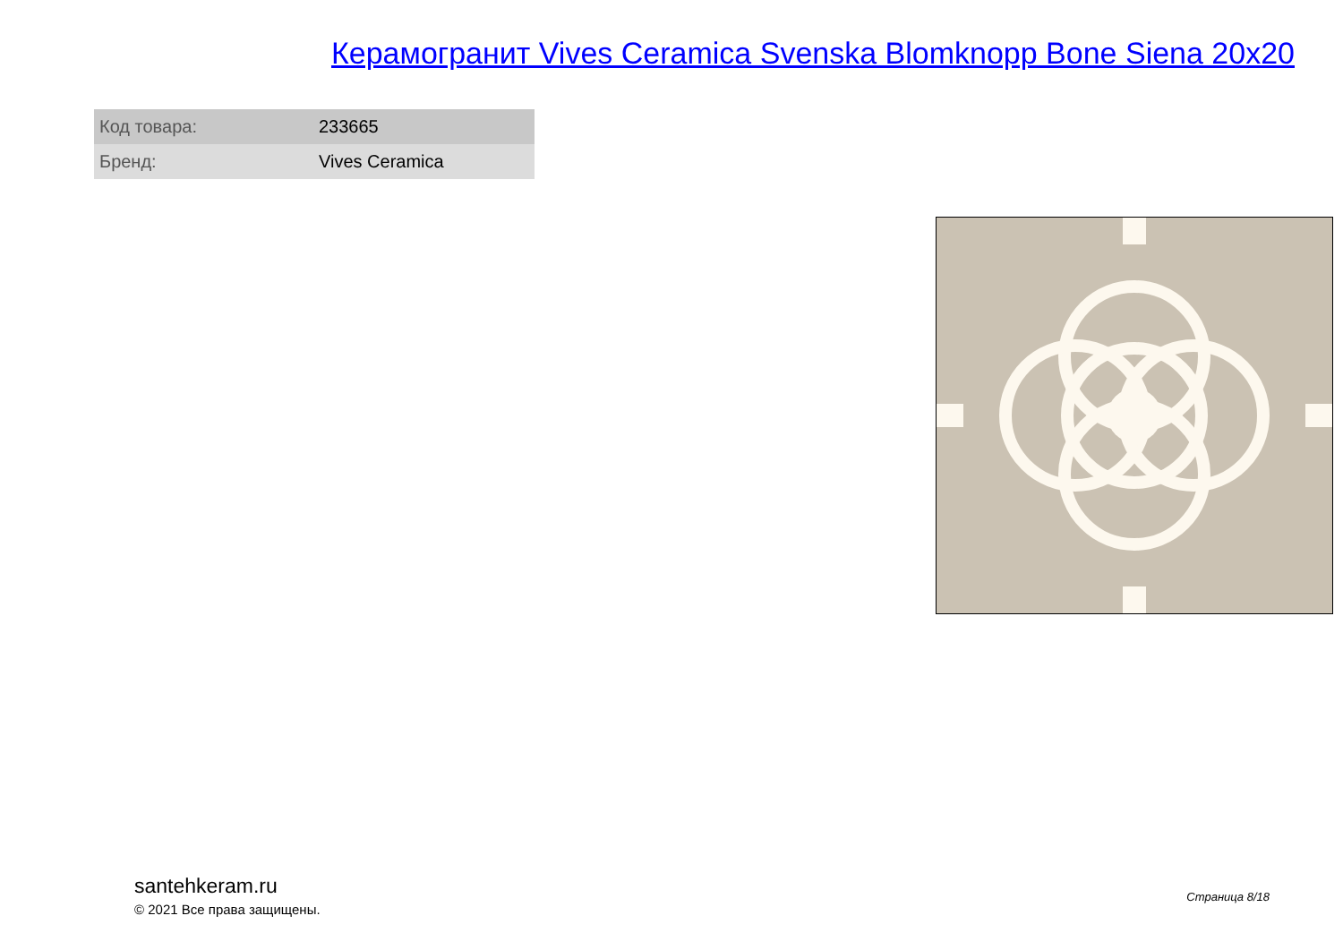Керамогранит Vives Ceramica Svenska Blomknopp Bone Siena 20x20
| Код товара: | 233665 |
| Бренд: | Vives Ceramica |
santehkeram.ru
© 2021 Все права защищены.
Страница 8/18